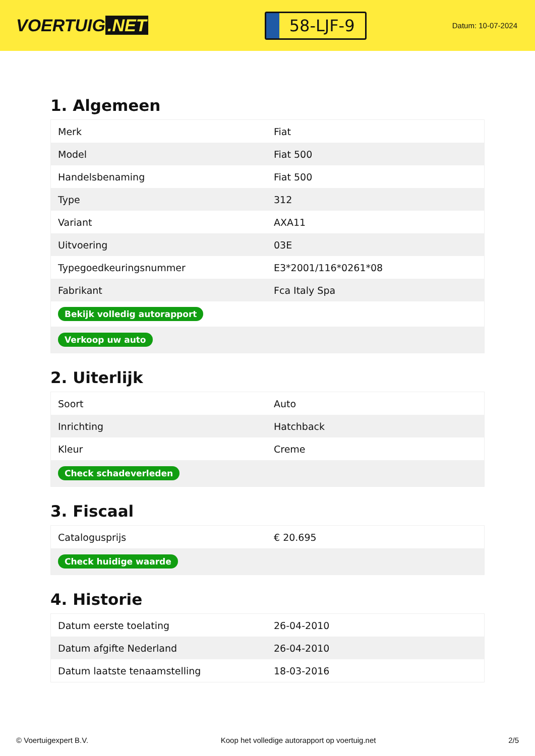VOERTUIG.NET
58-LJF-9
Datum: 10-07-2024
1. Algemeen
| Merk | Fiat |
| Model | Fiat 500 |
| Handelsbenaming | Fiat 500 |
| Type | 312 |
| Variant | AXA11 |
| Uitvoering | 03E |
| Typegoedkeuringsnummer | E3*2001/116*0261*08 |
| Fabrikant | Fca Italy Spa |
| Bekijk volledig autorapport | |
| Verkoop uw auto | |
2. Uiterlijk
| Soort | Auto |
| Inrichting | Hatchback |
| Kleur | Creme |
| Check schadeverleden | |
3. Fiscaal
| Catalogusprijs | € 20.695 |
| Check huidige waarde | |
4. Historie
| Datum eerste toelating | 26-04-2010 |
| Datum afgifte Nederland | 26-04-2010 |
| Datum laatste tenaamstelling | 18-03-2016 |
© Voertuigexpert B.V. Koop het volledige autorapport op voertuig.net 2/5